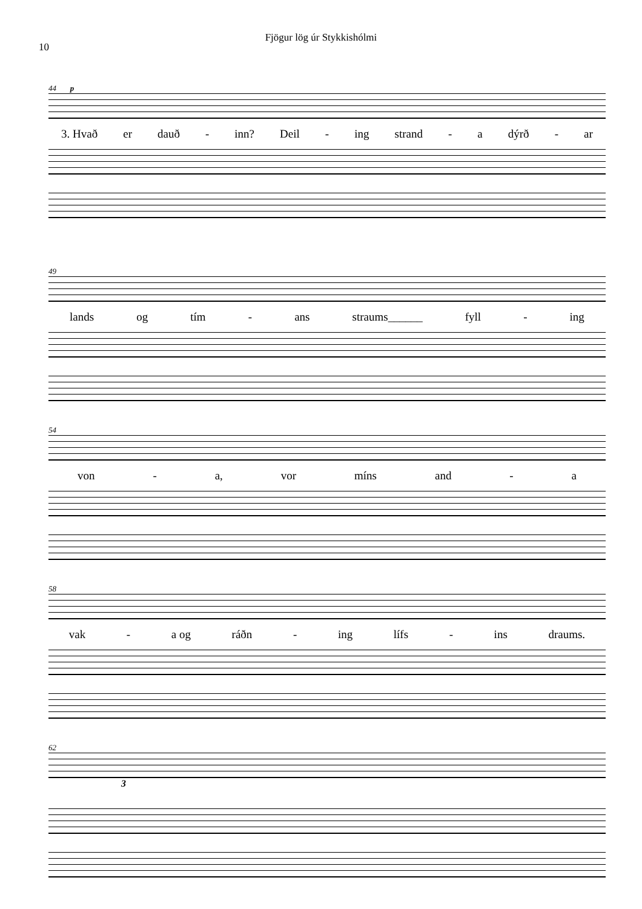Fjögur lög úr Stykkishólmi
10
44 p
3. Hvað er dauð - inn? Deil - ing strand - a dýrð - ar
49
lands og tím - ans straums______ fyll - ing
54
von - a, vor míns and - a
58
vak - a og ráðn - ing lífs - ins draums.
62
3